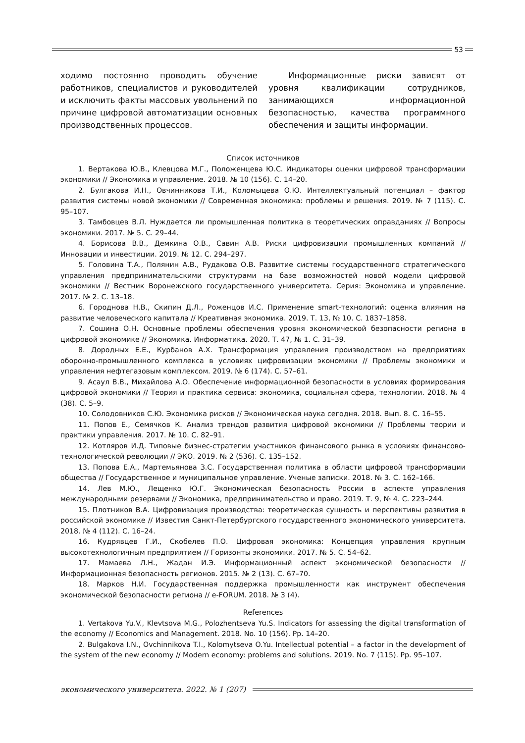53
ходимо постоянно проводить обучение работников, специалистов и руководителей и исключить факты массовых увольнений по причине цифровой автоматизации основных производственных процессов.
Информационные риски зависят от уровня квалификации сотрудников, занимающихся информационной безопасностью, качества программного обеспечения и защиты информации.
Список источников
1. Вертакова Ю.В., Клевцова М.Г., Положенцева Ю.С. Индикаторы оценки цифровой трансформации экономики // Экономика и управление. 2018. № 10 (156). С. 14–20.
2. Булгакова И.Н., Овчинникова Т.И., Коломыцева О.Ю. Интеллектуальный потенциал – фактор развития системы новой экономики // Современная экономика: проблемы и решения. 2019. № 7 (115). С. 95–107.
3. Тамбовцев В.Л. Нуждается ли промышленная политика в теоретических оправданиях // Вопросы экономики. 2017. № 5. С. 29–44.
4. Борисова В.В., Демкина О.В., Савин А.В. Риски цифровизации промышленных компаний // Инновации и инвестиции. 2019. № 12. С. 294–297.
5. Головина Т.А., Полянин А.В., Рудакова О.В. Развитие системы государственного стратегического управления предпринимательскими структурами на базе возможностей новой модели цифровой экономики // Вестник Воронежского государственного университета. Серия: Экономика и управление. 2017. № 2. С. 13–18.
6. Городнова Н.В., Скипин Д.Л., Роженцов И.С. Применение smart-технологий: оценка влияния на развитие человеческого капитала // Креативная экономика. 2019. Т. 13, № 10. С. 1837–1858.
7. Сошина О.Н. Основные проблемы обеспечения уровня экономической безопасности региона в цифровой экономике // Экономика. Информатика. 2020. Т. 47, № 1. С. 31–39.
8. Дородных Е.Е., Курбанов А.Х. Трансформация управления производством на предприятиях оборонно-промышленного комплекса в условиях цифровизации экономики // Проблемы экономики и управления нефтегазовым комплексом. 2019. № 6 (174). С. 57–61.
9. Асаул В.В., Михайлова А.О. Обеспечение информационной безопасности в условиях формирования цифровой экономики // Теория и практика сервиса: экономика, социальная сфера, технологии. 2018. № 4 (38). С. 5–9.
10. Солодовников С.Ю. Экономика рисков // Экономическая наука сегодня. 2018. Вып. 8. С. 16–55.
11. Попов Е., Семячков К. Анализ трендов развития цифровой экономики // Проблемы теории и практики управления. 2017. № 10. С. 82–91.
12. Котляров И.Д. Типовые бизнес-стратегии участников финансового рынка в условиях финансово-технологической революции // ЭКО. 2019. № 2 (536). С. 135–152.
13. Попова Е.А., Мартемьянова З.С. Государственная политика в области цифровой трансформации общества // Государственное и муниципальное управление. Ученые записки. 2018. № 3. С. 162–166.
14. Лев М.Ю., Лещенко Ю.Г. Экономическая безопасность России в аспекте управления международными резервами // Экономика, предпринимательство и право. 2019. Т. 9, № 4. С. 223–244.
15. Плотников В.А. Цифровизация производства: теоретическая сущность и перспективы развития в российской экономике // Известия Санкт-Петербургского государственного экономического университета. 2018. № 4 (112). С. 16–24.
16. Кудрявцев Г.И., Скобелев П.О. Цифровая экономика: Концепция управления крупным высокотехнологичным предприятием // Горизонты экономики. 2017. № 5. С. 54–62.
17. Мамаева Л.Н., Жадан И.Э. Информационный аспект экономической безопасности // Информационная безопасность регионов. 2015. № 2 (13). С. 67–70.
18. Марков Н.И. Государственная поддержка промышленности как инструмент обеспечения экономической безопасности региона // e-FORUM. 2018. № 3 (4).
References
1. Vertakova Yu.V., Klevtsova M.G., Polozhentseva Yu.S. Indicators for assessing the digital transformation of the economy // Economics and Management. 2018. No. 10 (156). Pp. 14–20.
2. Bulgakova I.N., Ovchinnikova T.I., Kolomytseva O.Yu. Intellectual potential – a factor in the development of the system of the new economy // Modern economy: problems and solutions. 2019. No. 7 (115). Pp. 95–107.
экономического университета. 2022. № 1 (207)